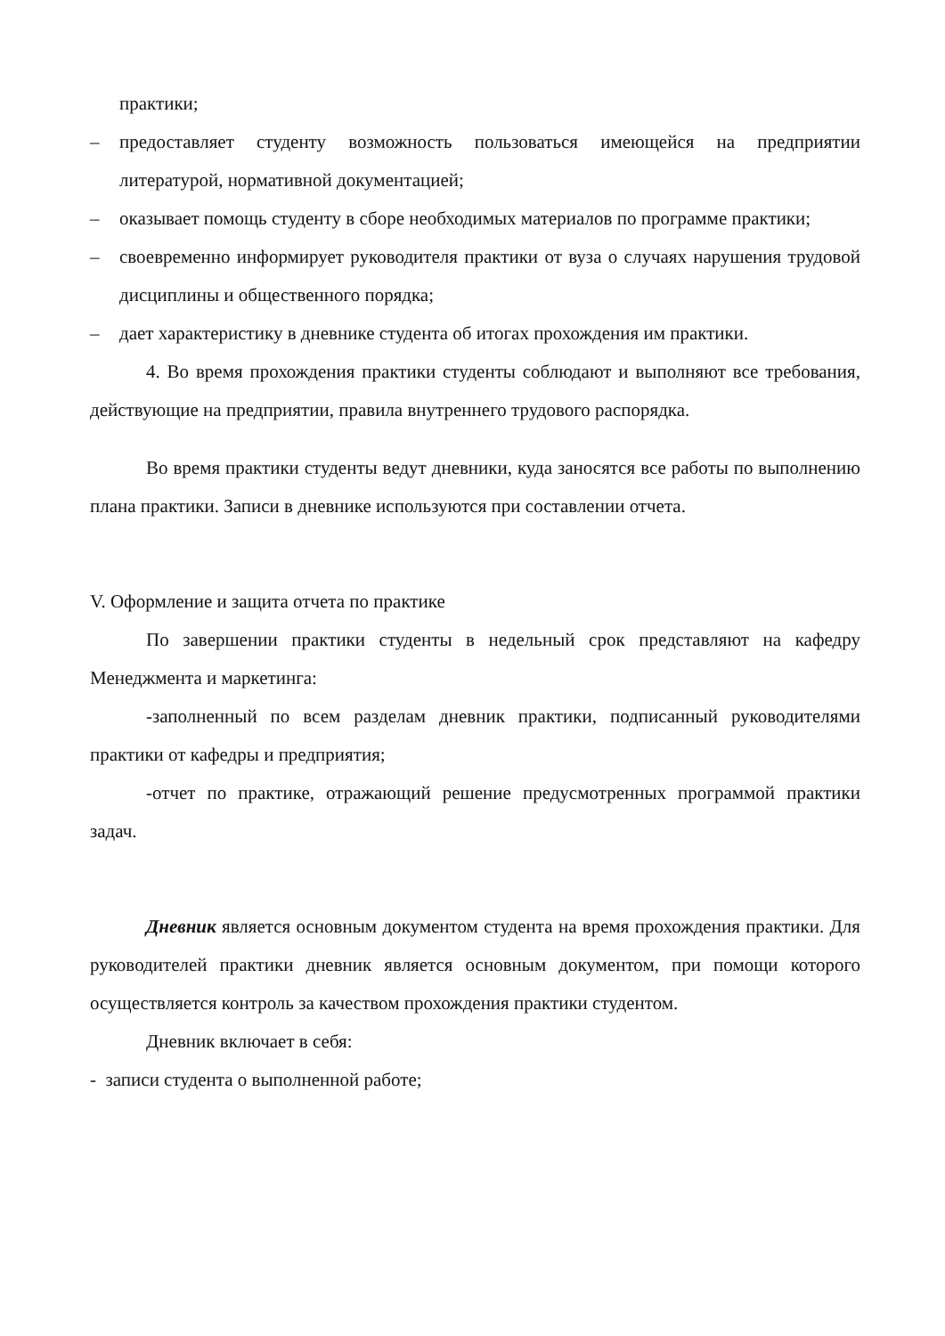практики;
– предоставляет студенту возможность пользоваться имеющейся на предприятии литературой, нормативной документацией;
– оказывает помощь студенту в сборе необходимых материалов по программе практики;
– своевременно информирует руководителя практики от вуза о случаях нарушения трудовой дисциплины и общественного порядка;
– дает характеристику в дневнике студента об итогах прохождения им практики.
4. Во время прохождения практики студенты соблюдают и выполняют все требования, действующие на предприятии, правила внутреннего трудового распорядка.
Во время практики студенты ведут дневники, куда заносятся все работы по выполнению плана практики. Записи в дневнике используются при составлении отчета.
V. Оформление и защита отчета по практике
По завершении практики студенты в недельный срок представляют на кафедру Менеджмента и маркетинга:
-заполненный по всем разделам дневник практики, подписанный руководителями практики от кафедры и предприятия;
-отчет по практике, отражающий решение предусмотренных программой практики задач.
Дневник является основным документом студента на время прохождения практики. Для руководителей практики дневник является основным документом, при помощи которого осуществляется контроль за качеством прохождения практики студентом.
Дневник включает в себя:
- записи студента о выполненной работе;